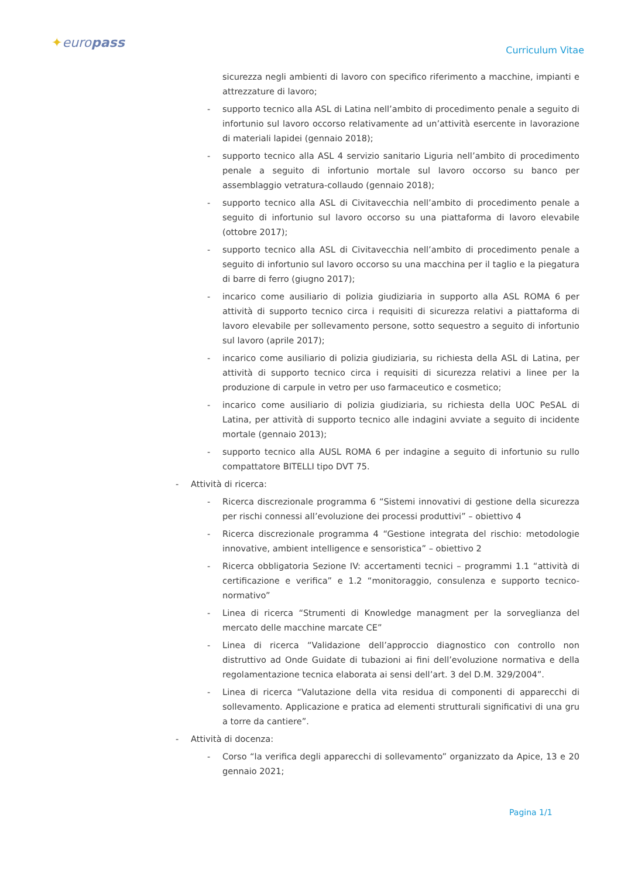✦europass Curriculum Vitae
sicurezza negli ambienti di lavoro con specifico riferimento a macchine, impianti e attrezzature di lavoro;
- supporto tecnico alla ASL di Latina nell’ambito di procedimento penale a seguito di infortunio sul lavoro occorso relativamente ad un’attività esercente in lavorazione di materiali lapidei (gennaio 2018);
- supporto tecnico alla ASL 4 servizio sanitario Liguria nell’ambito di procedimento penale a seguito di infortunio mortale sul lavoro occorso su banco per assemblaggio vetratura-collaudo (gennaio 2018);
- supporto tecnico alla ASL di Civitavecchia nell’ambito di procedimento penale a seguito di infortunio sul lavoro occorso su una piattaforma di lavoro elevabile (ottobre 2017);
- supporto tecnico alla ASL di Civitavecchia nell’ambito di procedimento penale a seguito di infortunio sul lavoro occorso su una macchina per il taglio e la piegatura di barre di ferro (giugno 2017);
- incarico come ausiliario di polizia giudiziaria in supporto alla ASL ROMA 6 per attività di supporto tecnico circa i requisiti di sicurezza relativi a piattaforma di lavoro elevabile per sollevamento persone, sotto sequestro a seguito di infortunio sul lavoro (aprile 2017);
- incarico come ausiliario di polizia giudiziaria, su richiesta della ASL di Latina, per attività di supporto tecnico circa i requisiti di sicurezza relativi a linee per la produzione di carpule in vetro per uso farmaceutico e cosmetico;
- incarico come ausiliario di polizia giudiziaria, su richiesta della UOC PeSAL di Latina, per attività di supporto tecnico alle indagini avviate a seguito di incidente mortale (gennaio 2013);
- supporto tecnico alla AUSL ROMA 6 per indagine a seguito di infortunio su rullo compattatore BITELLI tipo DVT 75.
- Attività di ricerca:
- Ricerca discrezionale programma 6 “Sistemi innovativi di gestione della sicurezza per rischi connessi all’evoluzione dei processi produttivi” – obiettivo 4
- Ricerca discrezionale programma 4 “Gestione integrata del rischio: metodologie innovative, ambient intelligence e sensoristica” – obiettivo 2
- Ricerca obbligatoria Sezione IV: accertamenti tecnici – programmi 1.1 “attività di certificazione e verifica” e 1.2 “monitoraggio, consulenza e supporto tecnico-normativo”
- Linea di ricerca “Strumenti di Knowledge managment per la sorveglianza del mercato delle macchine marcate CE”
- Linea di ricerca “Validazione dell’approccio diagnostico con controllo non distruttivo ad Onde Guidate di tubazioni ai fini dell’evoluzione normativa e della regolamentazione tecnica elaborata ai sensi dell’art. 3 del D.M. 329/2004”.
- Linea di ricerca “Valutazione della vita residua di componenti di apparecchi di sollevamento. Applicazione e pratica ad elementi strutturali significativi di una gru a torre da cantiere”.
- Attività di docenza:
- Corso “la verifica degli apparecchi di sollevamento” organizzato da Apice, 13 e 20 gennaio 2021;
Pagina 1/1